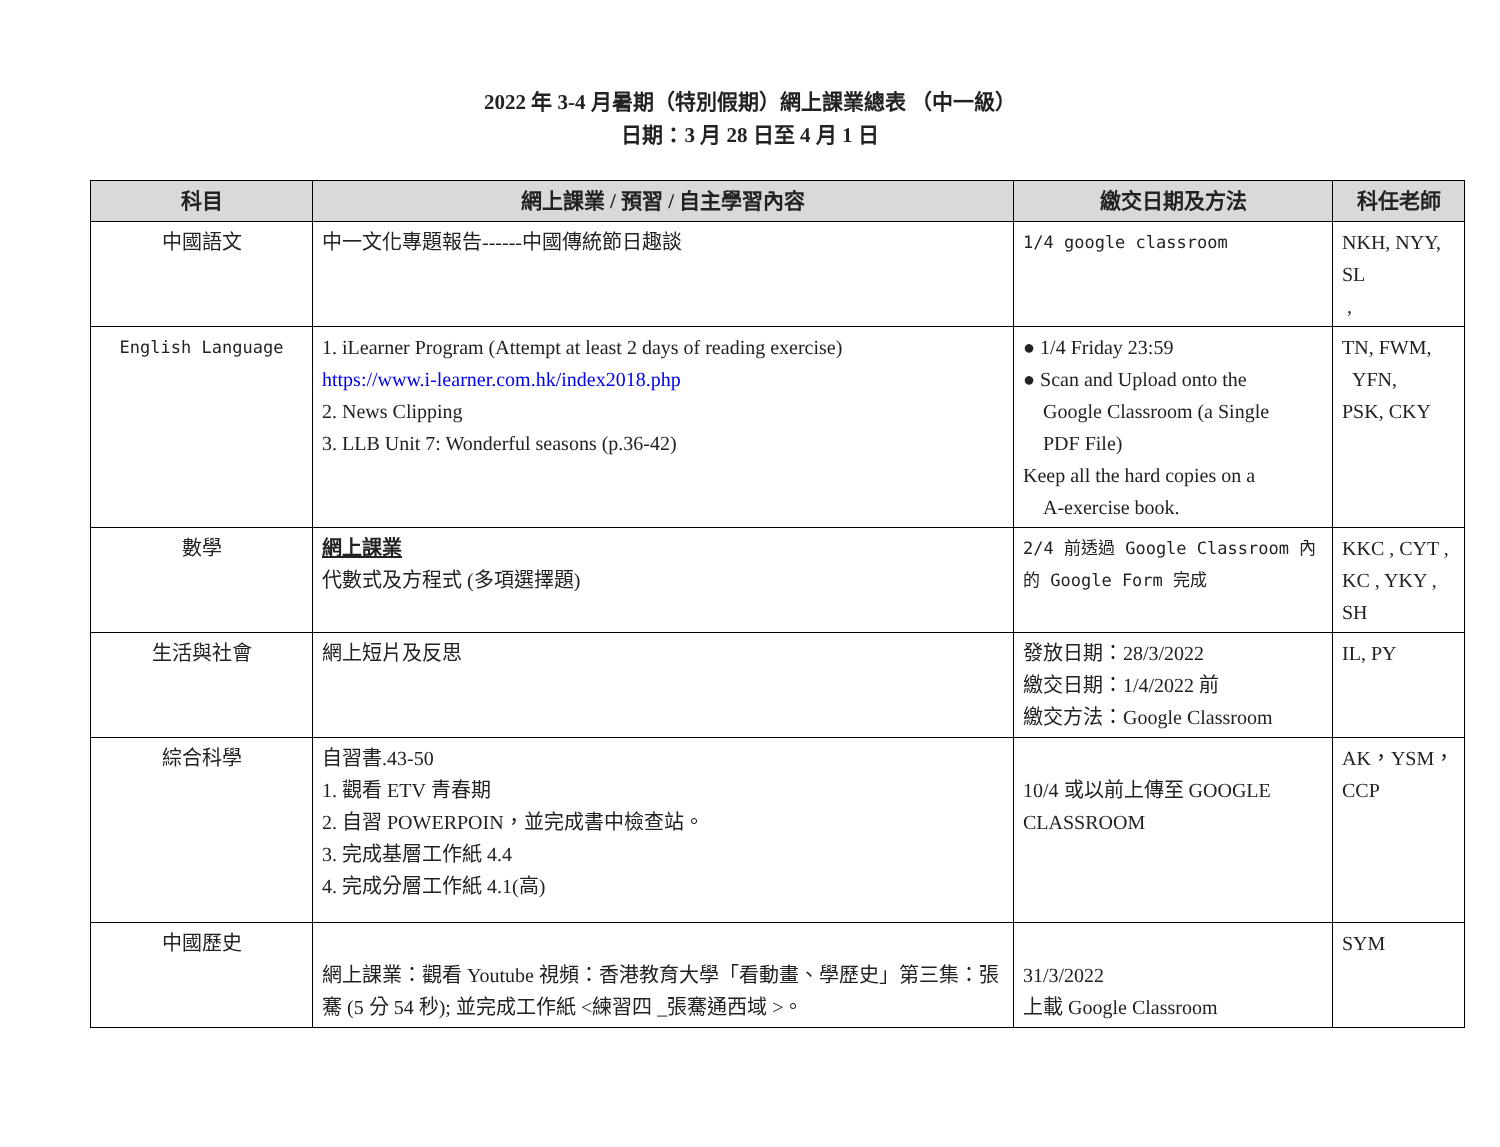2022 年 3-4 月暑期（特別假期）網上課業總表 （中一級）
日期：3 月 28 日至 4 月 1 日
| 科目 | 網上課業 / 預習 / 自主學習內容 | 繳交日期及方法 | 科任老師 |
| --- | --- | --- | --- |
| 中國語文 | 中一文化專題報告------中國傳統節日趣談 | 1/4 google classroom | NKH, NYY, SL , |
| English Language | 1. iLearner Program (Attempt at least 2 days of reading exercise) https://www.i-learner.com.hk/index2018.php 2. News Clipping 3. LLB Unit 7: Wonderful seasons (p.36-42) | ● 1/4 Friday 23:59 ● Scan and Upload onto the Google Classroom (a Single PDF File) Keep all the hard copies on a A-exercise book. | TN, FWM, YFN, PSK, CKY |
| 數學 | 網上課業 代數式及方程式 (多項選擇題) | 2/4 前透過 Google Classroom 內的 Google Form 完成 | KKC , CYT , KC , YKY , SH |
| 生活與社會 | 網上短片及反思 | 發放日期：28/3/2022 繳交日期：1/4/2022 前 繳交方法：Google Classroom | IL, PY |
| 綜合科學 | 自習書.43-50 1. 觀看 ETV 青春期 2. 自習 POWERPOIN，並完成書中檢查站。 3. 完成基層工作紙 4.4 4. 完成分層工作紙 4.1(高) | 10/4 或以前上傳至 GOOGLE CLASSROOM | AK，YSM，CCP |
| 中國歷史 | 網上課業：觀看 Youtube 視頻：香港教育大學「看動畫、學歷史」第三集：張騫 (5 分 54 秒); 並完成工作紙 <練習四 _張騫通西域 >。 | 31/3/2022 上載 Google Classroom | SYM |